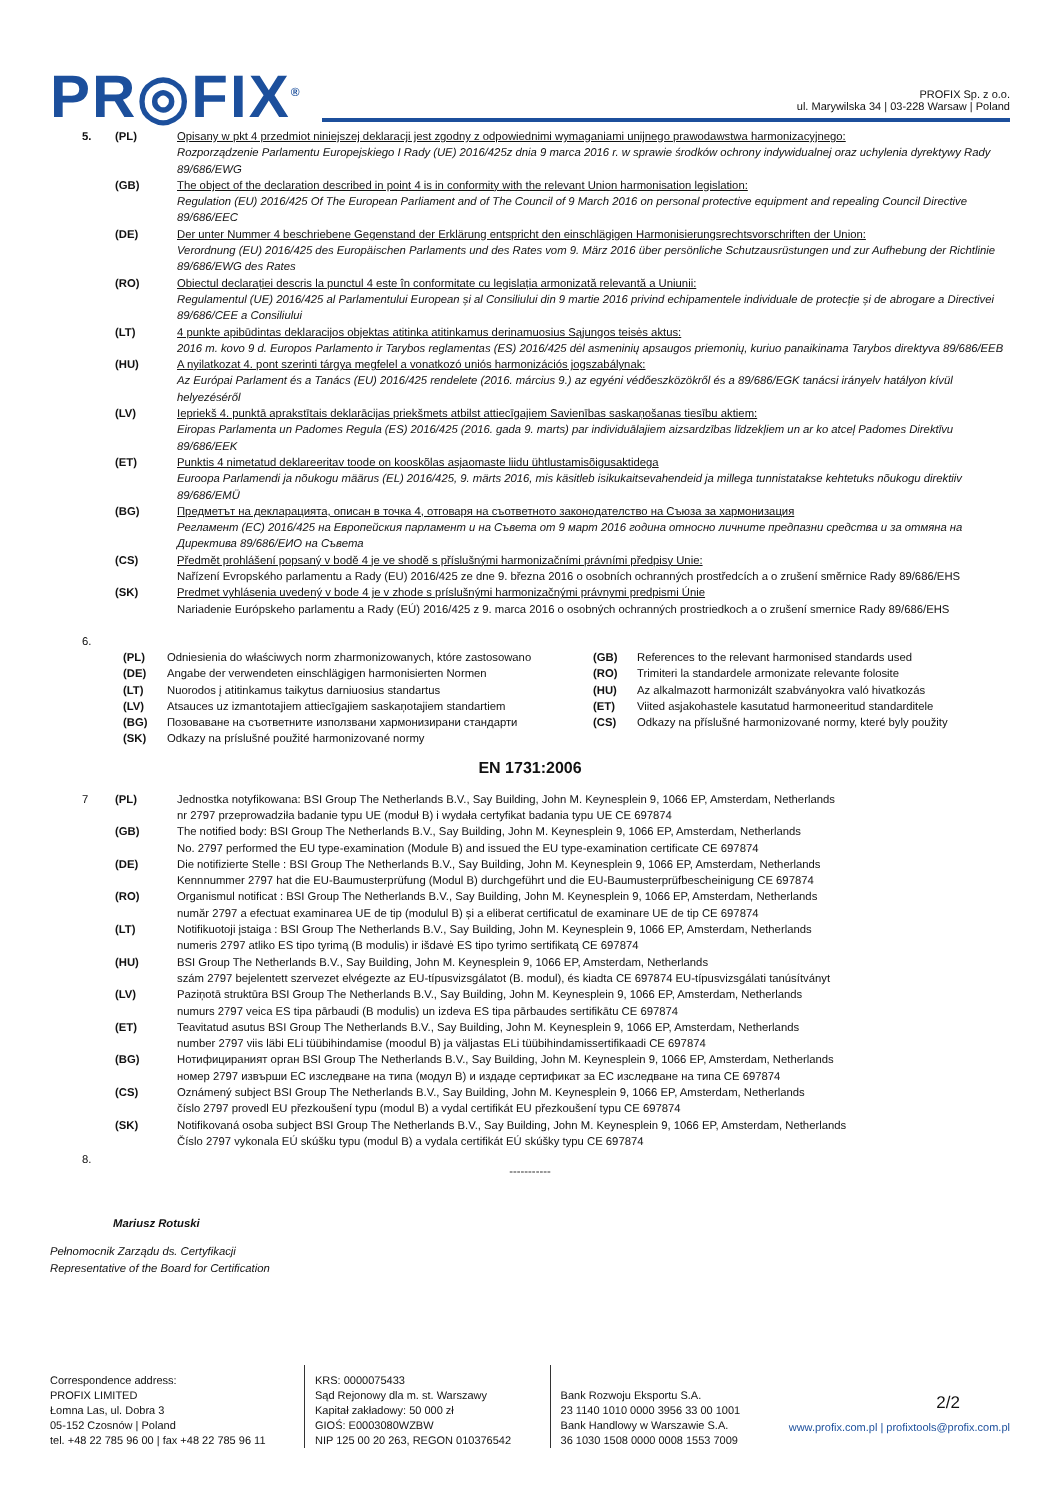PR◎FIX<sup>®</sup>
PROFIX Sp. z o.o.
ul. Marywilska 34 | 03-228 Warsaw | Poland
5. (PL) Opisany w pkt 4 przedmiot niniejszej deklaracji jest zgodny z odpowiednimi wymaganiami unijnego prawodawstwa harmonizacyjnego:
Rozporządzenie Parlamentu Europejskiego I Rady (UE) 2016/425z dnia 9 marca 2016 r. w sprawie środków ochrony indywidualnej oraz uchylenia dyrektywy Rady 89/686/EWG
(GB) The object of the declaration described in point 4 is in conformity with the relevant Union harmonisation legislation:
Regulation (EU) 2016/425 Of The European Parliament and of The Council of 9 March 2016 on personal protective equipment and repealing Council Directive 89/686/EEC
(DE) Der unter Nummer 4 beschriebene Gegenstand der Erklärung entspricht den einschlägigen Harmonisierungsrechtsvorschriften der Union:
Verordnung (EU) 2016/425 des Europäischen Parlaments und des Rates vom 9. März 2016 über persönliche Schutzausrüstungen und zur Aufhebung der Richtlinie 89/686/EWG des Rates
(RO) Obiectul declarației descris la punctul 4 este în conformitate cu legislația armonizată relevantă a Uniunii:
Regulamentul (UE) 2016/425 al Parlamentului European și al Consiliului din 9 martie 2016 privind echipamentele individuale de protecție și de abrogare a Directivei 89/686/CEE a Consiliului
(LT) 4 punkte apibūdintas deklaracijos objektas atitinka atitinkamus derinamuosius Sąjungos teisės aktus:
2016 m. kovo 9 d. Europos Parlamento ir Tarybos reglamentas (ES) 2016/425 dėl asmeninių apsaugos priemonių, kuriuo panaikinama Tarybos direktyva 89/686/EEB
(HU) A nyilatkozat 4. pont szerinti tárgya megfelel a vonatkozó uniós harmonizációs jogszabálynak:
Az Európai Parlament és a Tanács (EU) 2016/425 rendelete (2016. március 9.) az egyéni védőeszközökről és a 89/686/EGK tanácsi irányelv hatályon kívül helyezéséről
(LV) Iepriekš 4. punktā aprakstītais deklarācijas priekšmets atbilst attiecīgajiem Savienības saskaņošanas tiesību aktiem:
Eiropas Parlamenta un Padomes Regula (ES) 2016/425 (2016. gada 9. marts) par individuālajiem aizsardzības līdzekļiem un ar ko atceļ Padomes Direktīvu 89/686/EEK
(ET) Punktis 4 nimetatud deklareeritav toode on kooskõlas asjaomaste liidu ühtlustamisõigusaktidega
Euroopa Parlamendi ja nõukogu määrus (EL) 2016/425, 9. märts 2016, mis käsitleb isikukaitsevahendeid ja millega tunnistatakse kehtetuks nõukogu direktiiv 89/686/EMÜ
(BG) Предметът на декларацията, описан в точка 4, отговаря на съответното законодателство на Съюза за хармонизация
Регламент (ЕС) 2016/425 на Европейския парламент и на Съвета от 9 март 2016 година относно личните предпазни средства и за отмяна на Директива 89/686/ЕИО на Съвета
(CS) Předmět prohlášení popsaný v bodě 4 je ve shodě s příslušnými harmonizačními právními předpisy Unie:
Nařízení Evropského parlamentu a Rady (EU) 2016/425 ze dne 9. března 2016 o osobních ochranných prostředcích a o zrušení směrnice Rady 89/686/EHS
(SK) Predmet vyhlásenia uvedený v bode 4 je v zhode s príslušnými harmonizačnými právnymi predpismi Únie
Nariadenie Európskeho parlamentu a Rady (EÚ) 2016/425 z 9. marca 2016 o osobných ochranných prostriedkoch a o zrušení smernice Rady 89/686/EHS
6.
(PL) Odniesienia do właściwych norm zharmonizowanych, które zastosowano
(GB) References to the relevant harmonised standards used
(DE) Angabe der verwendeten einschlägigen harmonisierten Normen
(RO) Trimiteri la standardele armonizate relevante folosite
(LT) Nuorodos į atitinkamus taikytus darniuosius standartus
(HU) Az alkalmazott harmonizált szabványokra való hivatkozás
(LV) Atsauces uz izmantotajiem attiecīgajiem saskaņotajiem standartiem
(ET) Viited asjakohastele kasutatud harmoneeritud standarditele
(BG) Позоваване на съответните използвани хармонизирани стандарти
(CS) Odkazy na příslušné harmonizované normy, které byly použity
(SK) Odkazy na príslušné použité harmonizované normy
EN 1731:2006
7 (PL) Jednostka notyfikowana: BSI Group The Netherlands B.V., Say Building, John M. Keynesplein 9, 1066 EP, Amsterdam, Netherlands
nr 2797 przeprowadziła badanie typu UE (moduł B) i wydała certyfikat badania typu UE CE 697874
(GB) The notified body: BSI Group The Netherlands B.V., Say Building, John M. Keynesplein 9, 1066 EP, Amsterdam, Netherlands
No. 2797 performed the EU type-examination (Module B) and issued the EU type-examination certificate CE 697874
(DE) Die notifizierte Stelle : BSI Group The Netherlands B.V., Say Building, John M. Keynesplein 9, 1066 EP, Amsterdam, Netherlands
Kennnummer 2797 hat die EU-Baumusterprüfung (Modul B) durchgeführt und die EU-Baumusterprüfbescheinigung CE 697874
(RO) Organismul notificat : BSI Group The Netherlands B.V., Say Building, John M. Keynesplein 9, 1066 EP, Amsterdam, Netherlands
număr 2797 a efectuat examinarea UE de tip (modulul B) și a eliberat certificatul de examinare UE de tip CE 697874
(LT) Notifikuotoji įstaiga : BSI Group The Netherlands B.V., Say Building, John M. Keynesplein 9, 1066 EP, Amsterdam, Netherlands
numeris 2797 atliko ES tipo tyrimą (B modulis) ir išdavė ES tipo tyrimo sertifikatą CE 697874
(HU) BSI Group The Netherlands B.V., Say Building, John M. Keynesplein 9, 1066 EP, Amsterdam, Netherlands
szám 2797 bejelentett szervezet elvégezte az EU-típusvizsgálatot (B. modul), és kiadta CE 697874 EU-típusvizsgálati tanúsítványt
(LV) Paziņotā struktūra BSI Group The Netherlands B.V., Say Building, John M. Keynesplein 9, 1066 EP, Amsterdam, Netherlands
numurs 2797 veica ES tipa pārbaudi (B modulis) un izdeva ES tipa pārbaudes sertifikātu CE 697874
(ET) Teavitatud asutus BSI Group The Netherlands B.V., Say Building, John M. Keynesplein 9, 1066 EP, Amsterdam, Netherlands
number 2797 viis läbi ELi tüübihindamise (moodul B) ja väljastas ELi tüübihindamissertifikaadi CE 697874
(BG) Нотифицираният орган BSI Group The Netherlands B.V., Say Building, John M. Keynesplein 9, 1066 EP, Amsterdam, Netherlands
номер 2797 извърши ЕС изследване на типа (модул В) и издаде сертификат за ЕС изследване на типа CE 697874
(CS) Oznámený subject BSI Group The Netherlands B.V., Say Building, John M. Keynesplein 9, 1066 EP, Amsterdam, Netherlands
číslo 2797 provedl EU přezkoušení typu (modul B) a vydal certifikát EU přezkoušení typu CE 697874
(SK) Notifikovaná osoba subject BSI Group The Netherlands B.V., Say Building, John M. Keynesplein 9, 1066 EP, Amsterdam, Netherlands
Číslo 2797 vykonala EÚ skúšku typu (modul B) a vydala certifikát EÚ skúšky typu CE 697874
8.
-----------
Mariusz Rotuski
Pełnomocnik Zarządu ds. Certyfikacji
Representative of the Board for Certification
Correspondence address:
PROFIX LIMITED
Łomna Las, ul. Dobra 3
05-152 Czosnów | Poland
tel. +48 22 785 96 00 | fax +48 22 785 96 11
KRS: 0000075433
Sąd Rejonowy dla m. st. Warszawy
Kapitał zakładowy: 50 000 zł
GIOŚ: E0003080WZBW
NIP 125 00 20 263, REGON 010376542
Bank Rozwoju Eksportu S.A.
23 1140 1010 0000 3956 33 00 1001
Bank Handlowy w Warszawie S.A.
36 1030 1508 0000 0008 1553 7009
2/2
www.profix.com.pl | profixtools@profix.com.pl